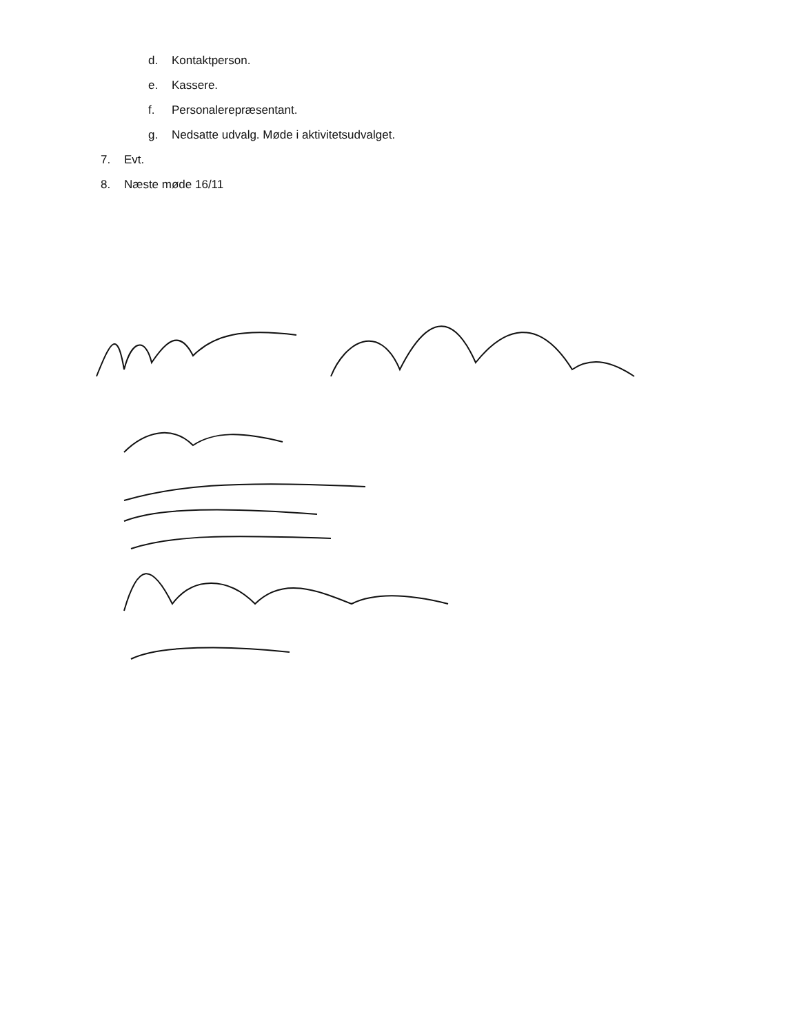d. Kontaktperson.
e. Kassere.
f. Personalerepræsentant.
g. Nedsatte udvalg. Møde i aktivitetsudvalget.
7. Evt.
8. Næste møde 16/11